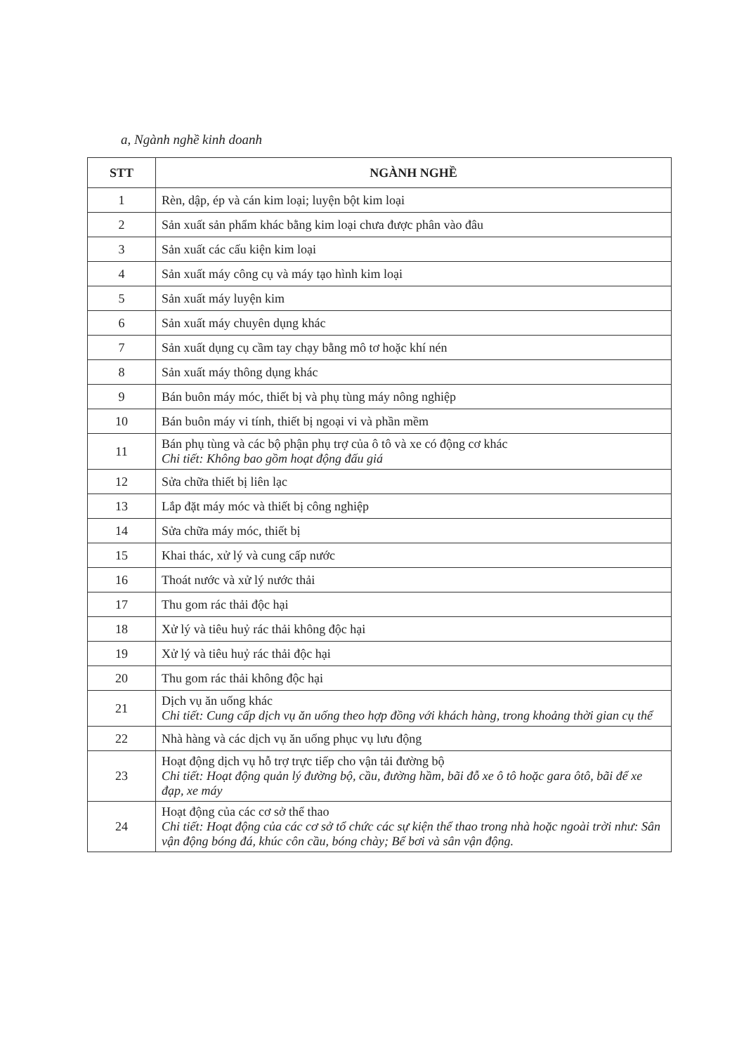a, Ngành nghề kinh doanh
| STT | NGÀNH NGHỀ |
| --- | --- |
| 1 | Rèn, dập, ép và cán kim loại; luyện bột kim loại |
| 2 | Sản xuất sản phẩm khác bằng kim loại chưa được phân vào đâu |
| 3 | Sản xuất các cấu kiện kim loại |
| 4 | Sản xuất máy công cụ và máy tạo hình kim loại |
| 5 | Sản xuất máy luyện kim |
| 6 | Sản xuất máy chuyên dụng khác |
| 7 | Sản xuất dụng cụ cầm tay chạy bằng mô tơ hoặc khí nén |
| 8 | Sản xuất máy thông dụng khác |
| 9 | Bán buôn máy móc, thiết bị và phụ tùng máy nông nghiệp |
| 10 | Bán buôn máy vi tính, thiết bị ngoại vi và phần mềm |
| 11 | Bán phụ tùng và các bộ phận phụ trợ của ô tô và xe có động cơ khác Chi tiết: Không bao gồm hoạt động đấu giá |
| 12 | Sửa chữa thiết bị liên lạc |
| 13 | Lắp đặt máy móc và thiết bị công nghiệp |
| 14 | Sửa chữa máy móc, thiết bị |
| 15 | Khai thác, xử lý và cung cấp nước |
| 16 | Thoát nước và xử lý nước thải |
| 17 | Thu gom rác thải độc hại |
| 18 | Xử lý và tiêu huỷ rác thải không độc hại |
| 19 | Xử lý và tiêu huỷ rác thải độc hại |
| 20 | Thu gom rác thải không độc hại |
| 21 | Dịch vụ ăn uống khác Chi tiết: Cung cấp dịch vụ ăn uống theo hợp đồng với khách hàng, trong khoảng thời gian cụ thể |
| 22 | Nhà hàng và các dịch vụ ăn uống phục vụ lưu động |
| 23 | Hoạt động dịch vụ hỗ trợ trực tiếp cho vận tải đường bộ Chi tiết: Hoạt động quản lý đường bộ, cầu, đường hầm, bãi đỗ xe ô tô hoặc gara ôtô, bãi để xe đạp, xe máy |
| 24 | Hoạt động của các cơ sở thể thao Chi tiết: Hoạt động của các cơ sở tổ chức các sự kiện thể thao trong nhà hoặc ngoài trời như: Sân vận động bóng đá, khúc côn cầu, bóng chày; Bể bơi và sân vận động. |